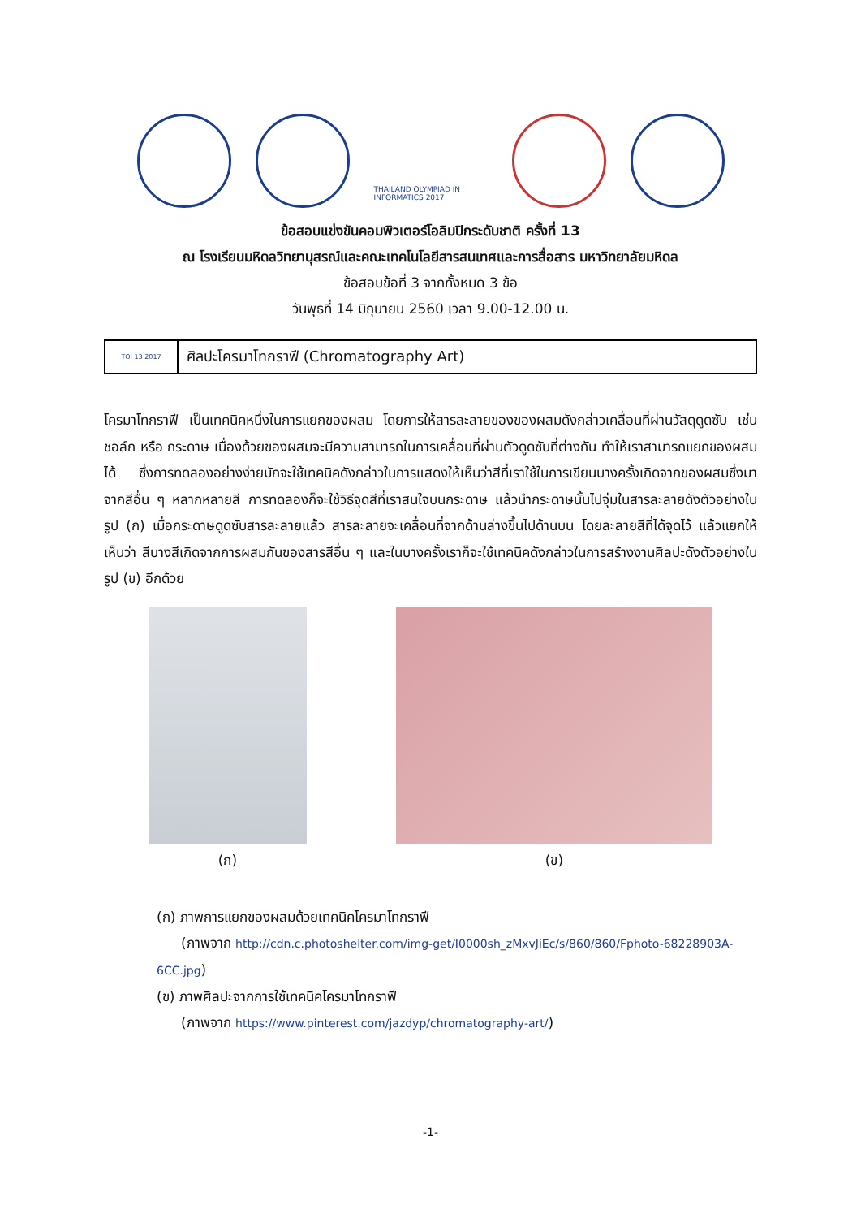THAILAND OLYMPIAD IN INFORMATICS 2017
ข้อสอบแข่งขันคอมพิวเตอร์โอลิมปิกระดับชาติ ครั้งที่ 13
ณ โรงเรียนมหิดลวิทยานุสรณ์และคณะเทคโนโลยีสารสนเทศและการสื่อสาร มหาวิทยาลัยมหิดล
ข้อสอบข้อที่ 3 จากทั้งหมด 3 ข้อ
วันพุธที่ 14 มิถุนายน 2560 เวลา 9.00-12.00 น.
| TOI 13 2017 | ศิลปะโครมาโทกราฟี (Chromatography Art) |
โครมาโทกราฟี เป็นเทคนิคหนึ่งในการแยกของผสม โดยการให้สารละลายของของผสมดังกล่าวเคลื่อนที่ผ่านวัสดุดูดซับ เช่น ชอล์ก หรือ กระดาษ เนื่องด้วยของผสมจะมีความสามารถในการเคลื่อนที่ผ่านตัวดูดซับที่ต่างกัน ทำให้เราสามารถแยกของผสมได้ ซึ่งการทดลองอย่างง่ายมักจะใช้เทคนิคดังกล่าวในการแสดงให้เห็นว่าสีที่เราใช้ในการเขียนบางครั้งเกิดจากของผสมซึ่งมาจากสีอื่น ๆ หลากหลายสี การทดลองก็จะใช้วิธีจุดสีที่เราสนใจบนกระดาษ แล้วนำกระดาษนั้นไปจุ่มในสารละลายดังตัวอย่างในรูป (ก) เมื่อกระดาษดูดซับสารละลายแล้ว สารละลายจะเคลื่อนที่จากด้านล่างขึ้นไปด้านบน โดยละลายสีที่ได้จุดไว้ แล้วแยกให้เห็นว่า สีบางสีเกิดจากการผสมกันของสารสีอื่น ๆ และในบางครั้งเราก็จะใช้เทคนิคดังกล่าวในการสร้างงานศิลปะดังตัวอย่างในรูป (ข) อีกด้วย
(ก) (ข)
(ก) ภาพการแยกของผสมด้วยเทคนิคโครมาโทกราฟี
(ภาพจาก http://cdn.c.photoshelter.com/img-get/I0000sh_zMxvJiEc/s/860/860/Fphoto-68228903A-6CC.jpg)
(ข) ภาพศิลปะจากการใช้เทคนิคโครมาโทกราฟี
(ภาพจาก https://www.pinterest.com/jazdyp/chromatography-art/)
-1-